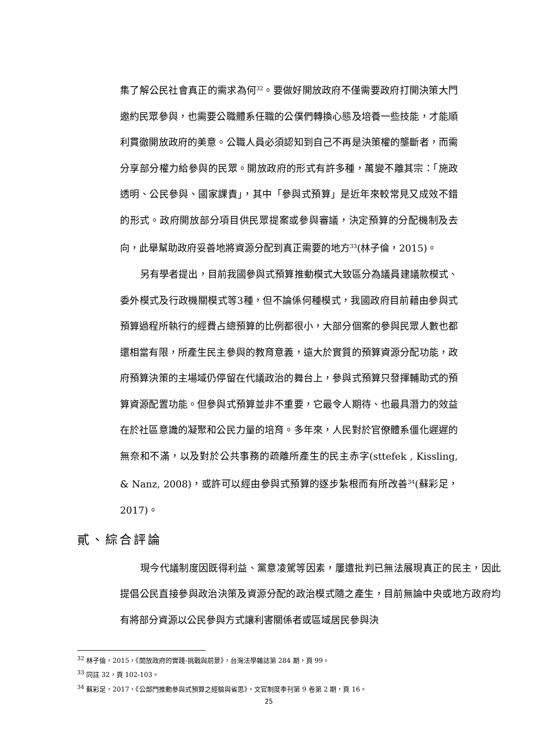集了解公民社會真正的需求為何<sup>32</sup>。要做好開放政府不僅需要政府打開決策大門邀約民眾參與，也需要公職體系任職的公僕們轉換心態及培養一些技能，才能順利貫徹開放政府的美意。公職人員必須認知到自己不再是決策權的壟斷者，而需分享部分權力給參與的民眾。開放政府的形式有許多種，萬變不離其宗：「施政透明、公民參與、國家課責」，其中「參與式預算」是近年來較常見又成效不錯的形式。政府開放部分項目供民眾提案或參與審議，決定預算的分配機制及去向，此舉幫助政府妥善地將資源分配到真正需要的地方<sup>33</sup>(林子倫，2015)。
另有學者提出，目前我國參與式預算推動模式大致區分為議員建議款模式、委外模式及行政機關模式等3種，但不論係何種模式，我國政府目前藉由參與式預算過程所執行的經費占總預算的比例都很小，大部分個案的參與民眾人數也都還相當有限，所產生民主參與的教育意義，遠大於實質的預算資源分配功能，政府預算決策的主場域仍停留在代議政治的舞台上，參與式預算只發揮輔助式的預算資源配置功能。但參與式預算並非不重要，它最令人期待、也最具潛力的效益在於社區意識的凝聚和公民力量的培育。多年來，人民對於官僚體系僵化遲遲的無奈和不滿，以及對於公共事務的疏離所產生的民主赤字(sttefek , Kissling, & Nanz, 2008)，或許可以經由參與式預算的逐步紮根而有所改善<sup>34</sup>(蘇彩足，2017)。
貳、綜合評論
現今代議制度因既得利益、黨意凌駕等因素，屢遭批判已無法展現真正的民主，因此提倡公民直接參與政治決策及資源分配的政治模式隨之產生，目前無論中央或地方政府均有將部分資源以公民參與方式讓利害關係者或區域居民參與決
<sup>32</sup> 林子倫，2015，《開放政府的實踐-挑戰與前景》，台灣法學雜誌第 284 期，頁 99。
<sup>33</sup> 同註 32，頁 102-103。
<sup>34</sup> 蘇彩足，2017，《公部門推動參與式預算之經驗與省思》，文官制度季刊第 9 卷第 2 期，頁 16。
25